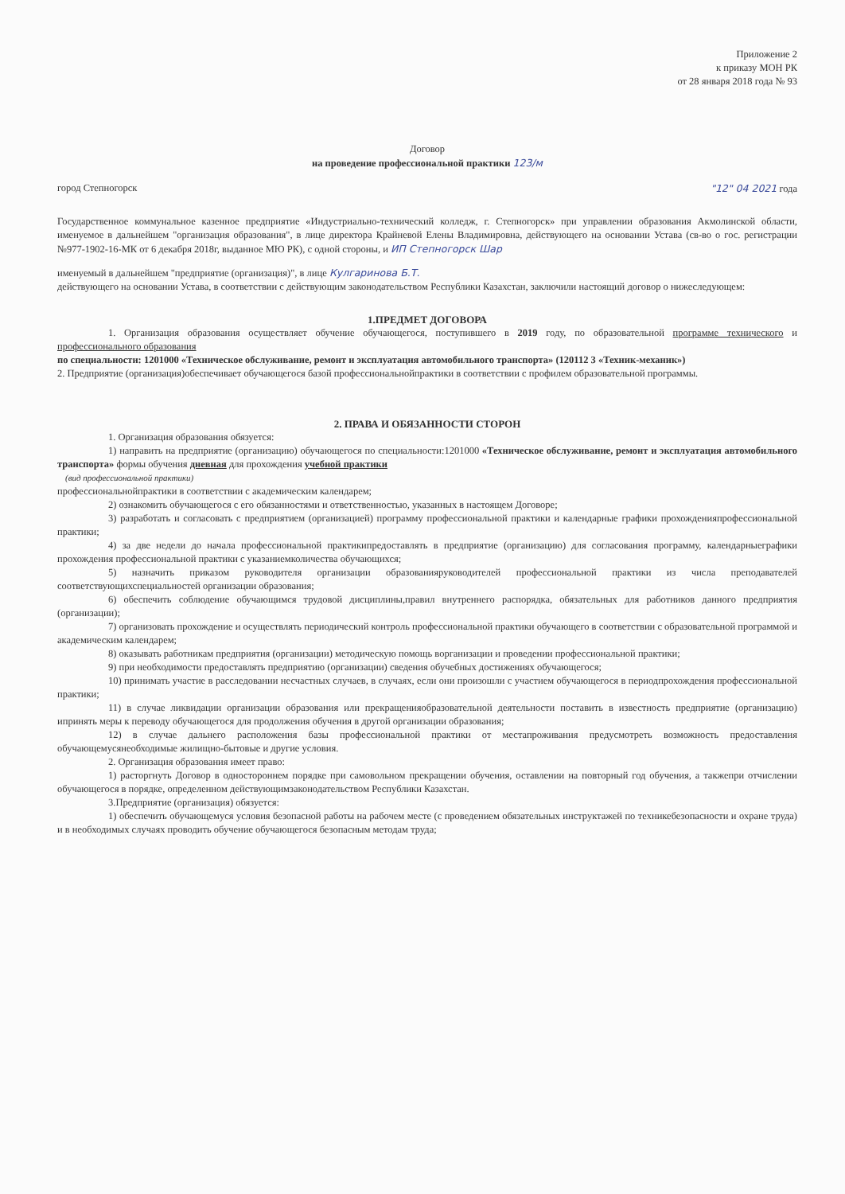Приложение 2
к приказу МОН РК
от 28 января 2018 года № 93
Договор
на проведение профессиональной практики 123/м
город Степногорск "12" 04 2021 года
Государственное коммунальное казенное предприятие «Индустриально-технический колледж, г. Степногорск» при управлении образования Акмолинской области, именуемое в дальнейшем "организация образования", в лице директора Крайневой Елены Владимировна, действующего на основании Устава (св-во о гос. регистрации №977-1902-16-МК от 6 декабря 2018г, выданное МЮ РК), с одной стороны, и ИП Степногорск Шар
именуемый в дальнейшем "предприятие (организация)", в лице Кулгаринова Б.Т.
действующего на основании Устава, в соответствии с действующим законодательством Республики Казахстан, заключили настоящий договор о нижеследующем:
1.ПРЕДМЕТ ДОГОВОРА
1. Организация образования осуществляет обучение обучающегося, поступившего в 2019 году, по образовательной программе технического и профессионального образования
по специальности: 1201000 «Техническое обслуживание, ремонт и эксплуатация автомобильного транспорта» (120112 3 «Техник-механик»)
2. Предприятие (организация)обеспечивает обучающегося базой профессиональнойпрактики в соответствии с профилем образовательной программы.
2. ПРАВА И ОБЯЗАННОСТИ СТОРОН
1. Организация образования обязуется:
1) направить на предприятие (организацию) обучающегося по специальности:1201000 «Техническое обслуживание, ремонт и эксплуатация автомобильного транспорта» формы обучения дневная для прохождения учебной практики
(вид профессиональной практики)
профессиональнойпрактики в соответствии с академическим календарем;
2) ознакомить обучающегося с его обязанностями и ответственностью, указанных в настоящем Договоре;
3) разработать и согласовать с предприятием (организацией) программу профессиональной практики и календарные графики прохожденияпрофессиональной практики;
4) за две недели до начала профессиональной практикипредоставлять в предприятие (организацию) для согласования программу, календарныеграфики прохождения профессиональной практики с указаниемколичества обучающихся;
5) назначить приказом руководителя организации образованияруководителей профессиональной практики из числа преподавателей соответствующихспециальностей организации образования;
6) обеспечить соблюдение обучающимся трудовой дисциплины,правил внутреннего распорядка, обязательных для работников данного предприятия (организации);
7) организовать прохождение и осуществлять периодический контроль профессиональной практики обучающего в соответствии с образовательной программой и академическим календарем;
8) оказывать работникам предприятия (организации) методическую помощь ворганизации и проведении профессиональной практики;
9) при необходимости предоставлять предприятию (организации) сведения обучебных достижениях обучающегося;
10) принимать участие в расследовании несчастных случаев, в случаях, если они произошли с участием обучающегося в периодпрохождения профессиональной практики;
11) в случае ликвидации организации образования или прекращенияобразовательной деятельности поставить в известность предприятие (организацию) ипринять меры к переводу обучающегося для продолжения обучения в другой организации образования;
12) в случае дальнего расположения базы профессиональной практики от местапроживания предусмотреть возможность предоставления обучающемусянеобходимые жилищно-бытовые и другие условия.
2. Организация образования имеет право:
1) расторгнуть Договор в одностороннем порядке при самовольном прекращении обучения, оставлении на повторный год обучения, а такжепри отчислении обучающегося в порядке, определенном действующимзаконодательством Республики Казахстан.
3.Предприятие (организация) обязуется:
1) обеспечить обучающемуся условия безопасной работы на рабочем месте (с проведением обязательных инструктажей по техникебезопасности и охране труда) и в необходимых случаях проводить обучение обучающегося безопасным методам труда;